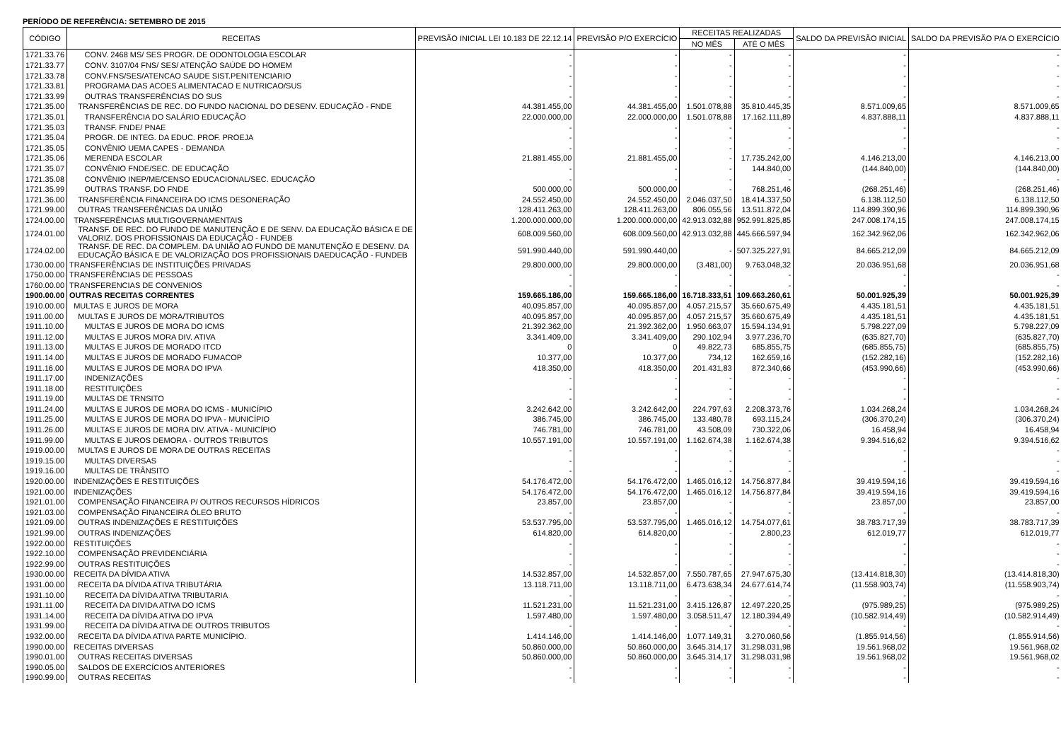PERÍODO DE REFERÊNCIA: SETEMBRO DE 2015
| CÓDIGO | RECEITAS | PREVISÃO INICIAL LEI 10.183 DE 22.12.14 | PREVISÃO P/O EXERCÍCIO | RECEITAS REALIZADAS | | SALDO DA PREVISÃO INICIAL | SALDO DA PREVISÃO P/A O EXERCÍCIO |
| --- | --- | --- | --- | --- | --- | --- | --- |
| | | | | NO MÊS | ATÉ O MÊS | | |
| 1721.33.76 | CONV. 2468 MS/ SES PROGR. DE ODONTOLOGIA ESCOLAR | - | - | - | - | - | - |
| 1721.33.77 | CONV. 3107/04 FNS/ SES/ ATENÇÃO SAÚDE DO HOMEM | - | - | - | - | - | - |
| 1721.33.78 | CONV.FNS/SES/ATENCAO SAUDE SIST.PENITENCIARIO | - | - | - | - | - | - |
| 1721.33.81 | PROGRAMA DAS ACOES ALIMENTACAO E NUTRICAO/SUS | - | - | - | - | - | - |
| 1721.33.99 | OUTRAS TRANSFERÊNCIAS DO SUS | - | - | - | - | - | - |
| 1721.35.00 | TRANSFERÊNCIAS DE REC. DO FUNDO NACIONAL DO DESENV. EDUCAÇÃO - FNDE | 44.381.455,00 | 44.381.455,00 | 1.501.078,88 | 35.810.445,35 | 8.571.009,65 | 8.571.009,65 |
| 1721.35.01 | TRANSFERÊNCIA DO SALÁRIO EDUCAÇÃO | 22.000.000,00 | 22.000.000,00 | 1.501.078,88 | 17.162.111,89 | 4.837.888,11 | 4.837.888,11 |
| 1721.35.03 | TRANSF. FNDE/ PNAE | - | - | - | - | - | - |
| 1721.35.04 | PROGR. DE INTEG. DA EDUC. PROF. PROEJA | - | - | - | - | - | - |
| 1721.35.05 | CONVÊNIO UEMA CAPES - DEMANDA | - | - | - | - | - | - |
| 1721.35.06 | MERENDA ESCOLAR | 21.881.455,00 | 21.881.455,00 | - | 17.735.242,00 | 4.146.213,00 | 4.146.213,00 |
| 1721.35.07 | CONVÊNIO FNDE/SEC. DE EDUCAÇÃO | - | - | - | 144.840,00 | (144.840,00) | (144.840,00) |
| 1721.35.08 | CONVÊNIO INEP/ME/CENSO EDUCACIONAL/SEC. EDUCAÇÃO | - | - | - | - | - | - |
| 1721.35.99 | OUTRAS TRANSF. DO FNDE | 500.000,00 | 500.000,00 | - | 768.251,46 | (268.251,46) | (268.251,46) |
| 1721.36.00 | TRANSFERÊNCIA FINANCEIRA DO ICMS DESONERAÇÃO | 24.552.450,00 | 24.552.450,00 | 2.046.037,50 | 18.414.337,50 | 6.138.112,50 | 6.138.112,50 |
| 1721.99.00 | OUTRAS TRANSFERÊNCIAS DA UNIÃO | 128.411.263,00 | 128.411.263,00 | 806.055,56 | 13.511.872,04 | 114.899.390,96 | 114.899.390,96 |
| 1724.00.00 | TRANSFERÊNCIAS MULTIGOVERNAMENTAIS | 1.200.000.000,00 | 1.200.000.000,00 | 42.913.032,88 | 952.991.825,85 | 247.008.174,15 | 247.008.174,15 |
| 1724.01.00 | TRANSF. DE REC. DO FUNDO DE MANUTENÇÃO E DE SENV. DA EDUCAÇÃO BÁSICA E DE VALORIZ. DOS PROFISSIONAIS DA EDUCAÇÃO - FUNDEB | 608.009.560,00 | 608.009.560,00 | 42.913.032,88 | 445.666.597,94 | 162.342.962,06 | 162.342.962,06 |
| 1724.02.00 | TRANSF. DE REC. DA COMPLEM. DA UNIÃO AO FUNDO DE MANUTENÇÃO E DESENV. DA EDUCAÇÃO BÁSICA E DE VALORIZAÇÃO DOS PROFISSIONAIS DAEDUCAÇÃO - FUNDEB | 591.990.440,00 | 591.990.440,00 | - | 507.325.227,91 | 84.665.212,09 | 84.665.212,09 |
| 1730.00.00 | TRANSFERÊNCIAS DE INSTITUIÇÕES PRIVADAS | 29.800.000,00 | 29.800.000,00 | (3.481,00) | 9.763.048,32 | 20.036.951,68 | 20.036.951,68 |
| 1750.00.00 | TRANSFERÊNCIAS DE PESSOAS | - | - | - | - | - | - |
| 1760.00.00 | TRANSFERENCIAS DE CONVENIOS | - | - | - | - | - | - |
| 1900.00.00 | OUTRAS RECEITAS CORRENTES | 159.665.186,00 | 159.665.186,00 | 16.718.333,51 | 109.663.260,61 | 50.001.925,39 | 50.001.925,39 |
| 1910.00.00 | MULTAS E JUROS DE MORA | 40.095.857,00 | 40.095.857,00 | 4.057.215,57 | 35.660.675,49 | 4.435.181,51 | 4.435.181,51 |
| 1911.00.00 | MULTAS E JUROS DE MORA/TRIBUTOS | 40.095.857,00 | 40.095.857,00 | 4.057.215,57 | 35.660.675,49 | 4.435.181,51 | 4.435.181,51 |
| 1911.10.00 | MULTAS E JUROS DE MORA DO ICMS | 21.392.362,00 | 21.392.362,00 | 1.950.663,07 | 15.594.134,91 | 5.798.227,09 | 5.798.227,09 |
| 1911.12.00 | MULTAS E JUROS MORA DIV. ATIVA | 3.341.409,00 | 3.341.409,00 | 290.102,94 | 3.977.236,70 | (635.827,70) | (635.827,70) |
| 1911.13.00 | MULTAS E JUROS DE MORADO ITCD | 0 | 0 | 49.822,73 | 685.855,75 | (685.855,75) | (685.855,75) |
| 1911.14.00 | MULTAS E JUROS DE MORADO FUMACOP | 10.377,00 | 10.377,00 | 734,12 | 162.659,16 | (152.282,16) | (152.282,16) |
| 1911.16.00 | MULTAS E JUROS DE MORA DO IPVA | 418.350,00 | 418.350,00 | 201.431,83 | 872.340,66 | (453.990,66) | (453.990,66) |
| 1911.17.00 | INDENIZAÇÕES | - | - | - | - | - | - |
| 1911.18.00 | RESTITUIÇÕES | - | - | - | - | - | - |
| 1911.19.00 | MULTAS DE TRNSITO | - | - | - | - | - | - |
| 1911.24.00 | MULTAS E JUROS DE MORA DO ICMS - MUNICÍPIO | 3.242.642,00 | 3.242.642,00 | 224.797,63 | 2.208.373,76 | 1.034.268,24 | 1.034.268,24 |
| 1911.25.00 | MULTAS E JUROS DE MORA DO IPVA - MUNICÍPIO | 386.745,00 | 386.745,00 | 133.480,78 | 693.115,24 | (306.370,24) | (306.370,24) |
| 1911.26.00 | MULTAS E JUROS DE MORA DIV. ATIVA - MUNICÍPIO | 746.781,00 | 746.781,00 | 43.508,09 | 730.322,06 | 16.458,94 | 16.458,94 |
| 1911.99.00 | MULTAS E JUROS DEMORA - OUTROS TRIBUTOS | 10.557.191,00 | 10.557.191,00 | 1.162.674,38 | 1.162.674,38 | 9.394.516,62 | 9.394.516,62 |
| 1919.00.00 | MULTAS E JUROS DE MORA DE OUTRAS RECEITAS | - | - | - | - | - | - |
| 1919.15.00 | MULTAS DIVERSAS | - | - | - | - | - | - |
| 1919.16.00 | MULTAS DE TRÂNSITO | - | - | - | - | - | - |
| 1920.00.00 | INDENIZAÇÕES E RESTITUIÇÕES | 54.176.472,00 | 54.176.472,00 | 1.465.016,12 | 14.756.877,84 | 39.419.594,16 | 39.419.594,16 |
| 1921.00.00 | INDENIZAÇÕES | 54.176.472,00 | 54.176.472,00 | 1.465.016,12 | 14.756.877,84 | 39.419.594,16 | 39.419.594,16 |
| 1921.01.00 | COMPENSAÇÃO FINANCEIRA P/ OUTROS RECURSOS HÍDRICOS | 23.857,00 | 23.857,00 | - | - | 23.857,00 | 23.857,00 |
| 1921.03.00 | COMPENSAÇÃO FINANCEIRA ÓLEO BRUTO | - | - | - | - | - | - |
| 1921.09.00 | OUTRAS INDENIZAÇÕES E RESTITUIÇÕES | 53.537.795,00 | 53.537.795,00 | 1.465.016,12 | 14.754.077,61 | 38.783.717,39 | 38.783.717,39 |
| 1921.99.00 | OUTRAS INDENIZAÇÕES | 614.820,00 | 614.820,00 | - | 2.800,23 | 612.019,77 | 612.019,77 |
| 1922.00.00 | RESTITUIÇÕES | - | - | - | - | - | - |
| 1922.10.00 | COMPENSAÇÃO PREVIDENCIÁRIA | - | - | - | - | - | - |
| 1922.99.00 | OUTRAS RESTITUIÇÕES | - | - | - | - | - | - |
| 1930.00.00 | RECEITA DA DÍVIDA ATIVA | 14.532.857,00 | 14.532.857,00 | 7.550.787,65 | 27.947.675,30 | (13.414.818,30) | (13.414.818,30) |
| 1931.00.00 | RECEITA DA DÍVIDA ATIVA TRIBUTÁRIA | 13.118.711,00 | 13.118.711,00 | 6.473.638,34 | 24.677.614,74 | (11.558.903,74) | (11.558.903,74) |
| 1931.10.00 | RECEITA DA DÍVIDA ATIVA TRIBUTARIA | - | - | - | - | - | - |
| 1931.11.00 | RECEITA DA DIVIDA ATIVA DO ICMS | 11.521.231,00 | 11.521.231,00 | 3.415.126,87 | 12.497.220,25 | (975.989,25) | (975.989,25) |
| 1931.14.00 | RECEITA DA DÍVIDA ATIVA DO IPVA | 1.597.480,00 | 1.597.480,00 | 3.058.511,47 | 12.180.394,49 | (10.582.914,49) | (10.582.914,49) |
| 1931.99.00 | RECEITA DA DÍVIDA ATIVA DE OUTROS TRIBUTOS | - | - | - | - | - | - |
| 1932.00.00 | RECEITA DA DÍVIDA ATIVA PARTE MUNICÍPIO. | 1.414.146,00 | 1.414.146,00 | 1.077.149,31 | 3.270.060,56 | (1.855.914,56) | (1.855.914,56) |
| 1990.00.00 | RECEITAS DIVERSAS | 50.860.000,00 | 50.860.000,00 | 3.645.314,17 | 31.298.031,98 | 19.561.968,02 | 19.561.968,02 |
| 1990.01.00 | OUTRAS RECEITAS DIVERSAS | 50.860.000,00 | 50.860.000,00 | 3.645.314,17 | 31.298.031,98 | 19.561.968,02 | 19.561.968,02 |
| 1990.05.00 | SALDOS DE EXERCÍCIOS ANTERIORES | - | - | - | - | - | - |
| 1990.99.00 | OUTRAS RECEITAS | - | - | - | - | - | - |